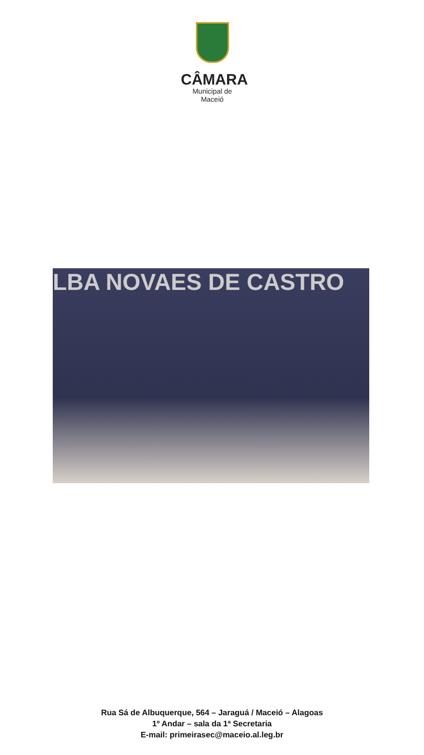CÂMARA
Municipal de Maceió
LBA NOVAES DE CASTRO
Rua Sá de Albuquerque, 564 – Jaraguá / Maceió – Alagoas
1º Andar – sala da 1ª Secretaria
E-mail: primeirasec@maceio.al.leg.br